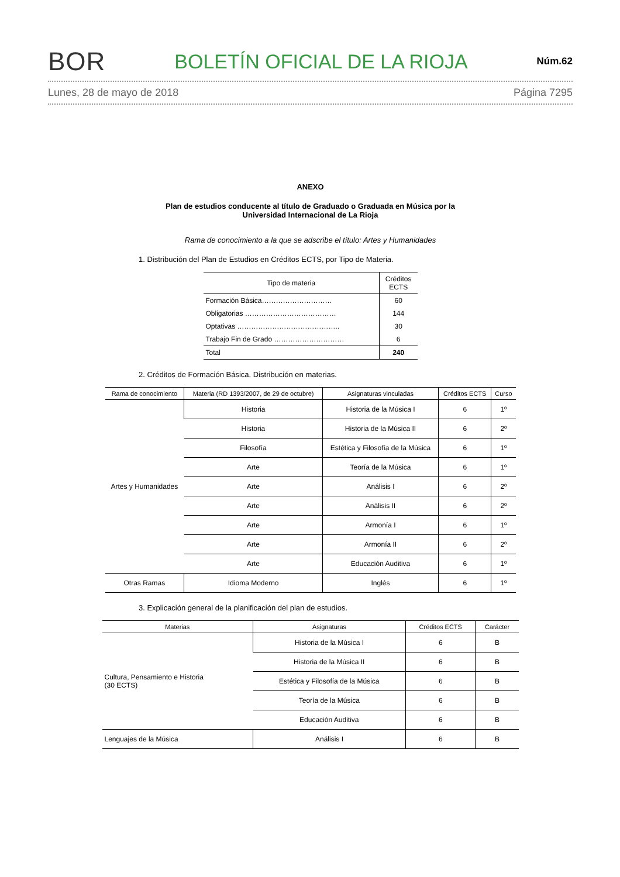BOR
BOLETÍN OFICIAL DE LA RIOJA
Núm.62
Lunes, 28 de mayo de 2018 Página 7295
ANEXO
Plan de estudios conducente al título de Graduado o Graduada en Música por la
Universidad Internacional de La Rioja
Rama de conocimiento a la que se adscribe el título: Artes y Humanidades
1. Distribución del Plan de Estudios en Créditos ECTS, por Tipo de Materia.
| Tipo de materia | Créditos ECTS |
| --- | --- |
| Formación Básica………………………… | 60 |
| Obligatorias ………………………………… | 144 |
| Optativas …………………………………….. | 30 |
| Trabajo Fin de Grado ………………………… | 6 |
| Total | 240 |
2. Créditos de Formación Básica. Distribución en materias.
| Rama de conocimiento | Materia (RD 1393/2007, de 29 de octubre) | Asignaturas vinculadas | Créditos ECTS | Curso |
| --- | --- | --- | --- | --- |
| Artes y Humanidades | Historia | Historia de la Música I | 6 | 1º |
| | Historia | Historia de la Música II | 6 | 2º |
| | Filosofía | Estética y Filosofía de la Música | 6 | 1º |
| | Arte | Teoría de la Música | 6 | 1º |
| | Arte | Análisis I | 6 | 2º |
| | Arte | Análisis II | 6 | 2º |
| | Arte | Armonía I | 6 | 1º |
| | Arte | Armonía II | 6 | 2º |
| | Arte | Educación Auditiva | 6 | 1º |
| Otras Ramas | Idioma Moderno | Inglés | 6 | 1º |
3. Explicación general de la planificación del plan de estudios.
| Materias | Asignaturas | Créditos ECTS | Carácter |
| --- | --- | --- | --- |
| Cultura, Pensamiento e Historia (30 ECTS) | Historia de la Música I | 6 | B |
| | Historia de la Música II | 6 | B |
| | Estética y Filosofía de la Música | 6 | B |
| | Teoría de la Música | 6 | B |
| | Educación Auditiva | 6 | B |
| Lenguajes de la Música | Análisis I | 6 | B |